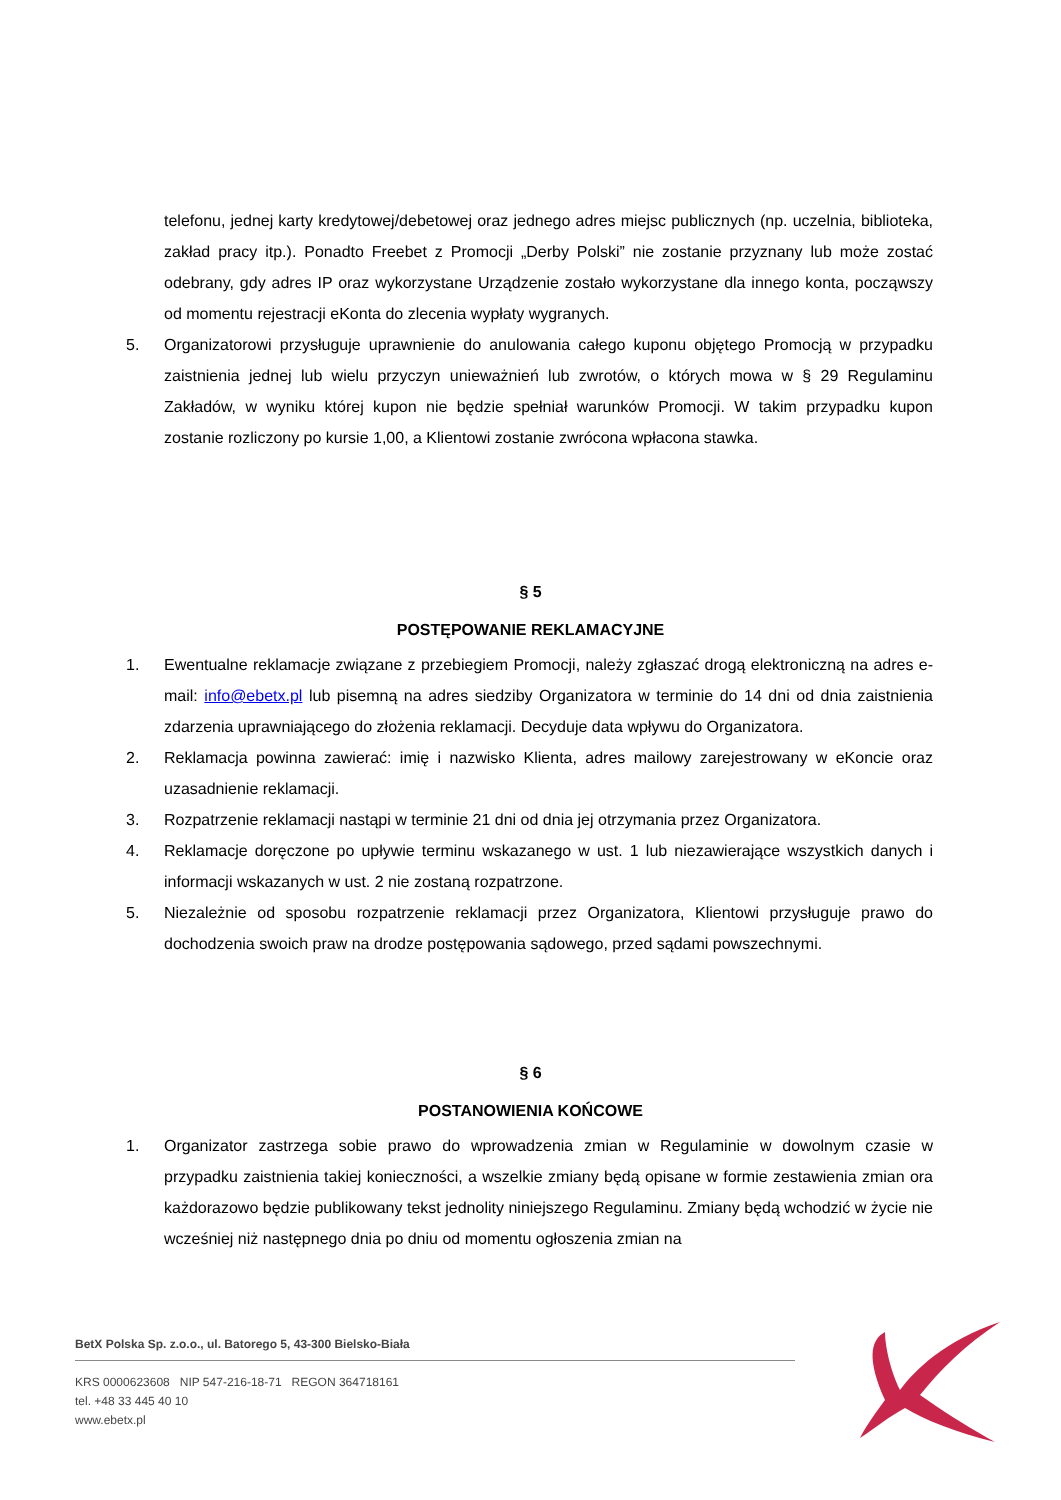telefonu, jednej karty kredytowej/debetowej oraz jednego adres miejsc publicznych (np. uczelnia, biblioteka, zakład pracy itp.). Ponadto Freebet z Promocji „Derby Polski” nie zostanie przyznany lub może zostać odebrany, gdy adres IP oraz wykorzystane Urządzenie zostało wykorzystane dla innego konta, począwszy od momentu rejestracji eKonta do zlecenia wypłaty wygranych.
5. Organizatorowi przysługuje uprawnienie do anulowania całego kuponu objętego Promocją w przypadku zaistnienia jednej lub wielu przyczyn unieważnień lub zwrotów, o których mowa w § 29 Regulaminu Zakładów, w wyniku której kupon nie będzie spełniał warunków Promocji. W takim przypadku kupon zostanie rozliczony po kursie 1,00, a Klientowi zostanie zwrócona wpłacona stawka.
§ 5
POSTĘPOWANIE REKLAMACYJNE
1. Ewentualne reklamacje związane z przebiegiem Promocji, należy zgłaszać drogą elektroniczną na adres e-mail: info@ebetx.pl lub pisemną na adres siedziby Organizatora w terminie do 14 dni od dnia zaistnienia zdarzenia uprawniającego do złożenia reklamacji. Decyduje data wpływu do Organizatora.
2. Reklamacja powinna zawierać: imię i nazwisko Klienta, adres mailowy zarejestrowany w eKoncie oraz uzasadnienie reklamacji.
3. Rozpatrzenie reklamacji nastąpi w terminie 21 dni od dnia jej otrzymania przez Organizatora.
4. Reklamacje doręczone po upływie terminu wskazanego w ust. 1 lub niezawierające wszystkich danych i informacji wskazanych w ust. 2 nie zostaną rozpatrzone.
5. Niezależnie od sposobu rozpatrzenie reklamacji przez Organizatora, Klientowi przysługuje prawo do dochodzenia swoich praw na drodze postępowania sądowego, przed sądami powszechnymi.
§ 6
POSTANOWIENIA KOŃCOWE
1. Organizator zastrzega sobie prawo do wprowadzenia zmian w Regulaminie w dowolnym czasie w przypadku zaistnienia takiej konieczności, a wszelkie zmiany będą opisane w formie zestawienia zmian ora każdorazowo będzie publikowany tekst jednolity niniejszego Regulaminu. Zmiany będą wchodzić w życie nie wcześniej niż następnego dnia po dniu od momentu ogłoszenia zmian na
BetX Polska Sp. z.o.o., ul. Batorego 5, 43-300 Bielsko-Biała
KRS 0000623608 NIP 547-216-18-71 REGON 364718161
tel. +48 33 445 40 10
www.ebetx.pl